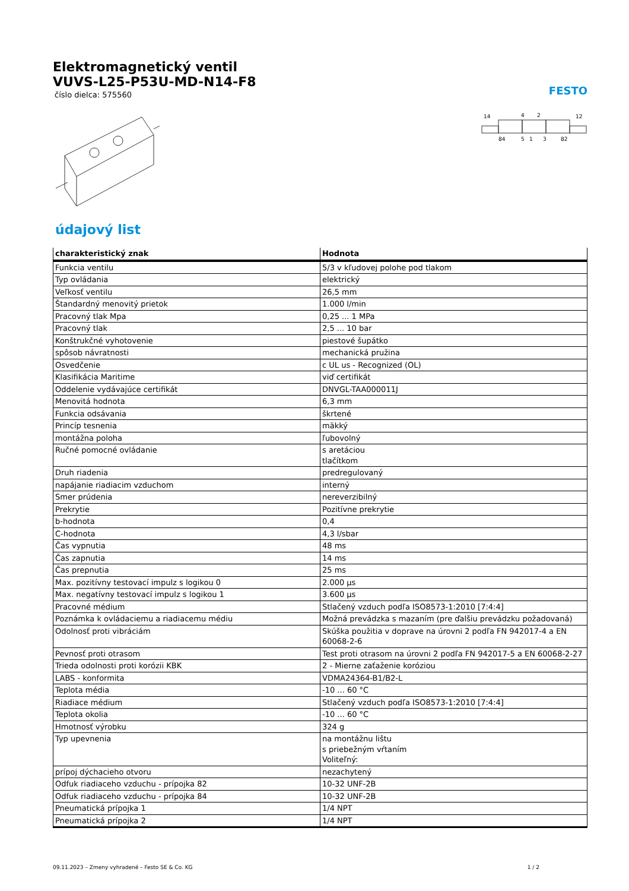Elektromagnetický ventil
VUVS-L25-P53U-MD-N14-F8
číslo dielca: 575560
FESTO
14
4
2
12
84
5
1
3
82
údajový list
| charakteristický znak | Hodnota |
| --- | --- |
| Funkcia ventilu | 5/3 v kľudovej polohe pod tlakom |
| Typ ovládania | elektrický |
| Veľkosť ventilu | 26,5 mm |
| Štandardný menovitý prietok | 1.000 l/min |
| Pracovný tlak Mpa | 0,25 ... 1 MPa |
| Pracovný tlak | 2,5 ... 10 bar |
| Konštrukčné vyhotovenie | piestové šupátko |
| spôsob návratnosti | mechanická pružina |
| Osvedčenie | c UL us - Recognized (OL) |
| Klasifikácia Maritime | viď certifikát |
| Oddelenie vydávajúce certifikát | DNVGL-TAA000011J |
| Menovitá hodnota | 6,3 mm |
| Funkcia odsávania | škrtené |
| Princíp tesnenia | mäkký |
| montážna poloha | ľubovolný |
| Ručné pomocné ovládanie | s aretáciou tlačítkom |
| Druh riadenia | predregulovaný |
| napájanie riadiacim vzduchom | interný |
| Smer prúdenia | nereverzibilný |
| Prekrytie | Pozitívne prekrytie |
| b-hodnota | 0,4 |
| C-hodnota | 4,3 l/sbar |
| Čas vypnutia | 48 ms |
| Čas zapnutia | 14 ms |
| Čas prepnutia | 25 ms |
| Max. pozitívny testovací impulz s logikou 0 | 2.000 µs |
| Max. negatívny testovací impulz s logikou 1 | 3.600 µs |
| Pracovné médium | Stlačený vzduch podľa ISO8573-1:2010 [7:4:4] |
| Poznámka k ovládaciemu a riadiacemu médiu | Možná prevádzka s mazaním (pre ďalšiu prevádzku požadovaná) |
| Odolnosť proti vibráciám | Skúška použitia v doprave na úrovni 2 podľa FN 942017-4 a EN 60068-2-6 |
| Pevnosť proti otrasom | Test proti otrasom na úrovni 2 podľa FN 942017-5 a EN 60068-2-27 |
| Trieda odolnosti proti korózii KBK | 2 - Mierne zaťaženie koróziou |
| LABS - konformita | VDMA24364-B1/B2-L |
| Teplota média | -10 ... 60 °C |
| Riadiace médium | Stlačený vzduch podľa ISO8573-1:2010 [7:4:4] |
| Teplota okolia | -10 ... 60 °C |
| Hmotnosť výrobku | 324 g |
| Typ upevnenia | na montážnu lištu s priebežným vŕtaním Voliteľný: |
| prípoj dýchacieho otvoru | nezachytený |
| Odfuk riadiaceho vzduchu - prípojka 82 | 10-32 UNF-2B |
| Odfuk riadiaceho vzduchu - prípojka 84 | 10-32 UNF-2B |
| Pneumatická prípojka 1 | 1/4 NPT |
| Pneumatická prípojka 2 | 1/4 NPT |
09.11.2023 – Zmeny vyhradené – Festo SE & Co. KG 1 / 2